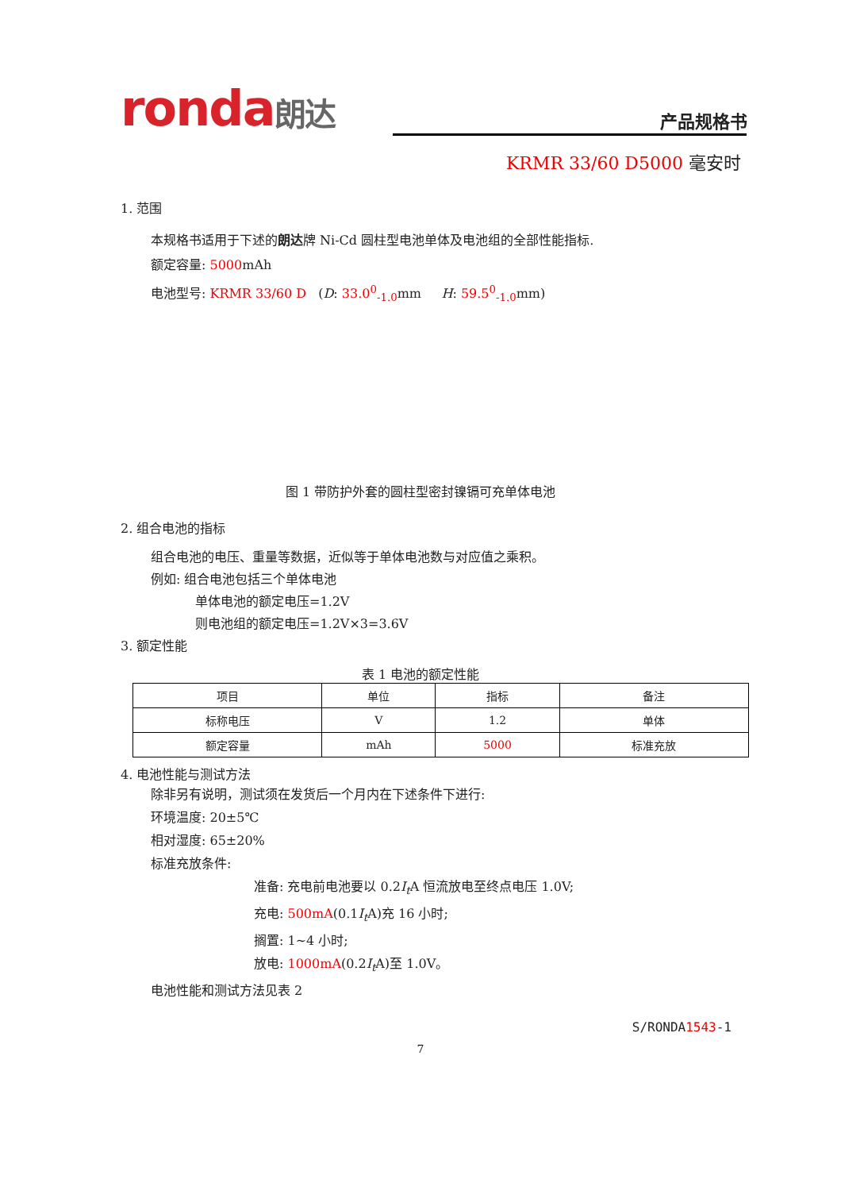ronda朗达 产品规格书
KRMR 33/60 D5000 毫安时
1. 范围
本规格书适用于下述的朗达牌 Ni-Cd 圆柱型电池单体及电池组的全部性能指标.
额定容量: 5000mAh
电池型号: KRMR 33/60 D (D: 33.0<sup>0</sup><sub>-1.0</sub>mm H: 59.5<sup>0</sup><sub>-1.0</sub>mm)
(+)
( )
图 1 带防护外套的圆柱型密封镍镉可充单体电池
2. 组合电池的指标
组合电池的电压、重量等数据，近似等于单体电池数与对应值之乘积。
例如: 组合电池包括三个单体电池
单体电池的额定电压=1.2V
则电池组的额定电压=1.2V×3=3.6V
3. 额定性能
表 1 电池的额定性能
| 项目 | 单位 | 指标 | 备注 |
| --- | --- | --- | --- |
| 标称电压 | V | 1.2 | 单体 |
| 额定容量 | mAh | 5000 | 标准充放 |
4. 电池性能与测试方法
除非另有说明，测试须在发货后一个月内在下述条件下进行:
环境温度: 20±5℃
相对湿度: 65±20%
标准充放条件:
准备: 充电前电池要以 0.2I<sub>t</sub> A 恒流放电至终点电压 1.0V;
充电: 500mA(0.1I<sub>t</sub> A)充 16 小时;
搁置: 1~4 小时;
放电: 1000mA(0.2I<sub>t</sub> A)至 1.0V。
电池性能和测试方法见表 2
S/RONDA1543-1
7